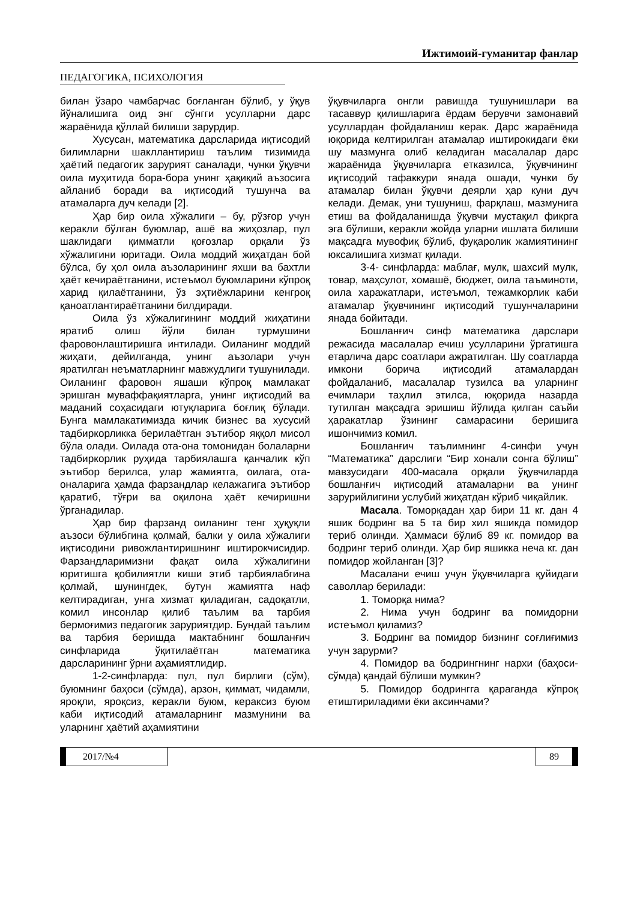Ижтимоий-гуманитар фанлар
ПЕДАГОГИКА, ПСИХОЛОГИЯ
билан ўзаро чамбарчас боғланган бўлиб, у ўқув йўналишига оид энг сўнгги усулларни дарс жараёнида қўллай билиши зарурдир.
Хусусан, математика дарсларида иқтисодий билимларни шакллантириш таълим тизимида ҳаётий педагогик зарурият саналади, чунки ўқувчи оила муҳитида бора-бора унинг ҳақиқий аъзосига айланиб боради ва иқтисодий тушунча ва атамаларга дуч келади [2].
Ҳар бир оила хўжалиги – бу, рўзғор учун керакли бўлган буюмлар, ашё ва жиҳозлар, пул шаклидаги қимматли қоғозлар орқали ўз хўжалигини юритади. Оила моддий жиҳатдан бой бўлса, бу ҳол оила аъзоларининг яхши ва бахтли ҳаёт кечираётганини, истеъмол буюмларини кўпроқ харид қилаётганини, ўз эҳтиёжларини кенгроқ қаноатлантираётганини билдиради.
Оила ўз хўжалигининг моддий жиҳатини яратиб олиш йўли билан турмушини фаровонлаштиришга интилади. Оиланинг моддий жиҳати, дейилганда, унинг аъзолари учун яратилган неъматларнинг мавжудлиги тушунилади. Оиланинг фаровон яшаши кўпроқ мамлакат эришган муваффақиятларга, унинг иқтисодий ва маданий соҳасидаги ютуқларига боғлиқ бўлади. Бунга мамлакатимизда кичик бизнес ва хусусий тадбиркорликка берилаётган эътибор яққол мисол бўла олади. Оилада ота-она томонидан болаларни тадбиркорлик руҳида тарбиялашга қанчалик кўп эътибор берилса, улар жамиятга, оилага, ота-оналарига ҳамда фарзандлар келажагига эътибор қаратиб, тўғри ва оқилона ҳаёт кечиришни ўрганадилар.
Ҳар бир фарзанд оиланинг тенг ҳуқуқли аъзоси бўлибгина қолмай, балки у оила хўжалиги иқтисодини ривожлантиришнинг иштирокчисидир. Фарзандларимизни фақат оила хўжалигини юритишга қобилиятли киши этиб тарбиялабгина қолмай, шунингдек, бутун жамиятга наф келтирадиган, унга хизмат қиладиган, садоқатли, комил инсонлар қилиб таълим ва тарбия бермоғимиз педагогик заруриятдир. Бундай таълим ва тарбия беришда мактабнинг бошланғич синфларида ўқитилаётган математика дарсларининг ўрни аҳамиятлидир.
1-2-синфларда: пул, пул бирлиги (сўм), буюмнинг баҳоси (сўмда), арзон, қиммат, чидамли, яроқли, яроқсиз, керакли буюм, кераксиз буюм каби иқтисодий атамаларнинг мазмунини ва уларнинг ҳаётий аҳамиятини
ўқувчиларга онгли равишда тушунишлари ва тасаввур қилишларига ёрдам берувчи замонавий усуллардан фойдаланиш керак. Дарс жараёнида юқорида келтирилган атамалар иштирокидаги ёки шу мазмунга олиб келадиган масалалар дарс жараёнида ўқувчиларга етказилса, ўқувчининг иқтисодий тафаккури янада ошади, чунки бу атамалар билан ўқувчи деярли ҳар куни дуч келади. Демак, уни тушуниш, фарқлаш, мазмунига етиш ва фойдаланишда ўқувчи мустақил фикрга эга бўлиши, керакли жойда уларни ишлата билиши мақсадга мувофиқ бўлиб, фуқаролик жамиятининг юксалишига хизмат қилади.
3-4- синфларда: маблағ, мулк, шахсий мулк, товар, маҳсулот, хомашё, бюджет, оила таъминоти, оила харажатлари, истеъмол, тежамкорлик каби атамалар ўқувчининг иқтисодий тушунчаларини янада бойитади.
Бошланғич синф математика дарслари режасида масалалар ечиш усулларини ўргатишга етарлича дарс соатлари ажратилган. Шу соатларда имкони борича иқтисодий атамалардан фойдаланиб, масалалар тузилса ва уларнинг ечимлари таҳлил этилса, юқорида назарда тутилган мақсадга эришиш йўлида қилган саъйи ҳаракатлар ўзининг самарасини беришига ишончимиз комил.
Бошланғич таълимнинг 4-синфи учун “Математика” дарслиги “Бир хонали сонга бўлиш” мавзусидаги 400-масала орқали ўқувчиларда бошланғич иқтисодий атамаларни ва унинг зарурийлигини услубий жиҳатдан кўриб чиқайлик.
Масала. Томорқадан ҳар бири 11 кг. дан 4 яшик бодринг ва 5 та бир хил яшикда помидор териб олинди. Ҳаммаси бўлиб 89 кг. помидор ва бодринг териб олинди. Ҳар бир яшикка неча кг. дан помидор жойланган [3]?
Масалани ечиш учун ўқувчиларга қуйидаги саволлар берилади:
1. Томорқа нима?
2. Нима учун бодринг ва помидорни истеъмол қиламиз?
3. Бодринг ва помидор бизнинг соғлиғимиз учун зарурми?
4. Помидор ва бодрингнинг нархи (баҳоси-сўмда) қандай бўлиши мумкин?
5. Помидор бодрингга қараганда кўпроқ етиштириладими ёки аксинчами?
2017/№4 89